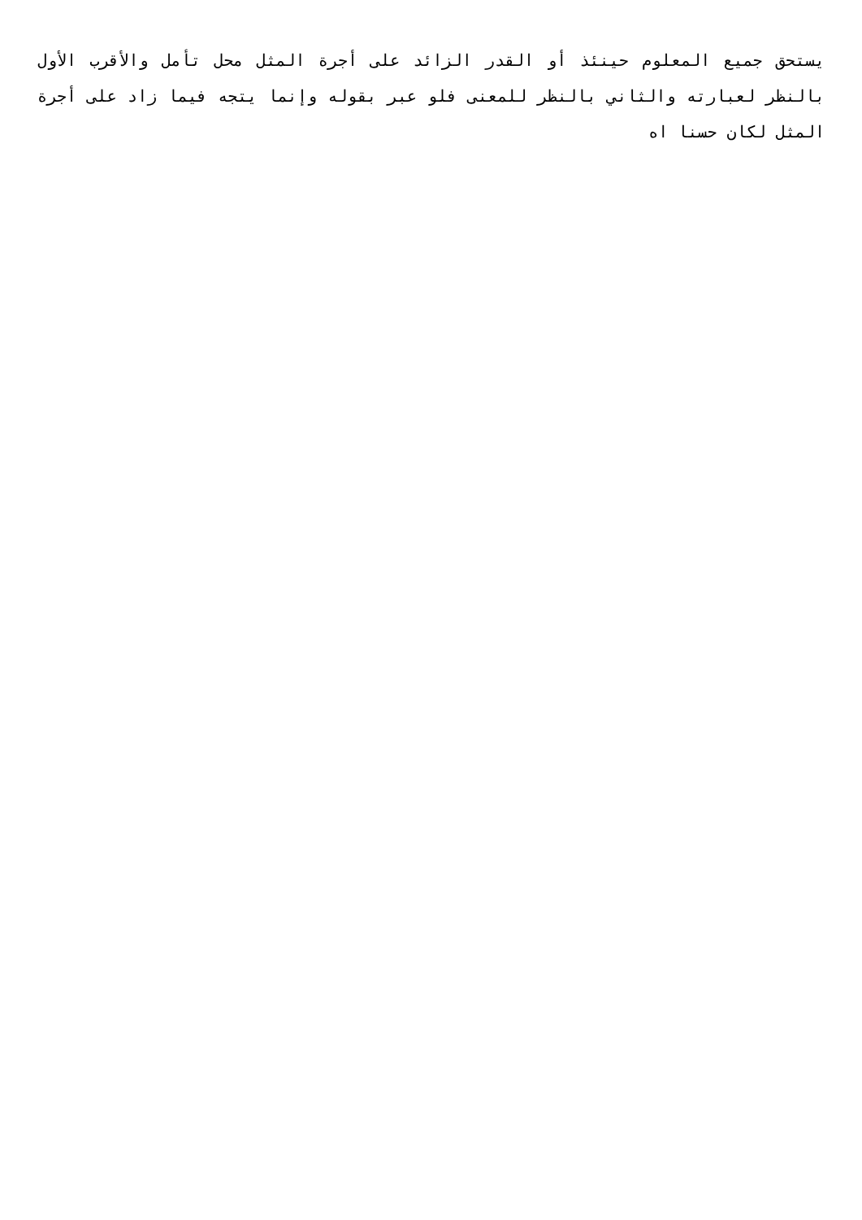يستحق جميع المعلوم حينئذ أو القدر الزائد على أجرة المثل محل تأمل والأقرب الأول بالنظر لعبارته والثاني بالنظر للمعنى فلو عبر بقوله وإنما يتجه فيما زاد على أجرة المثل لكان حسنا اه